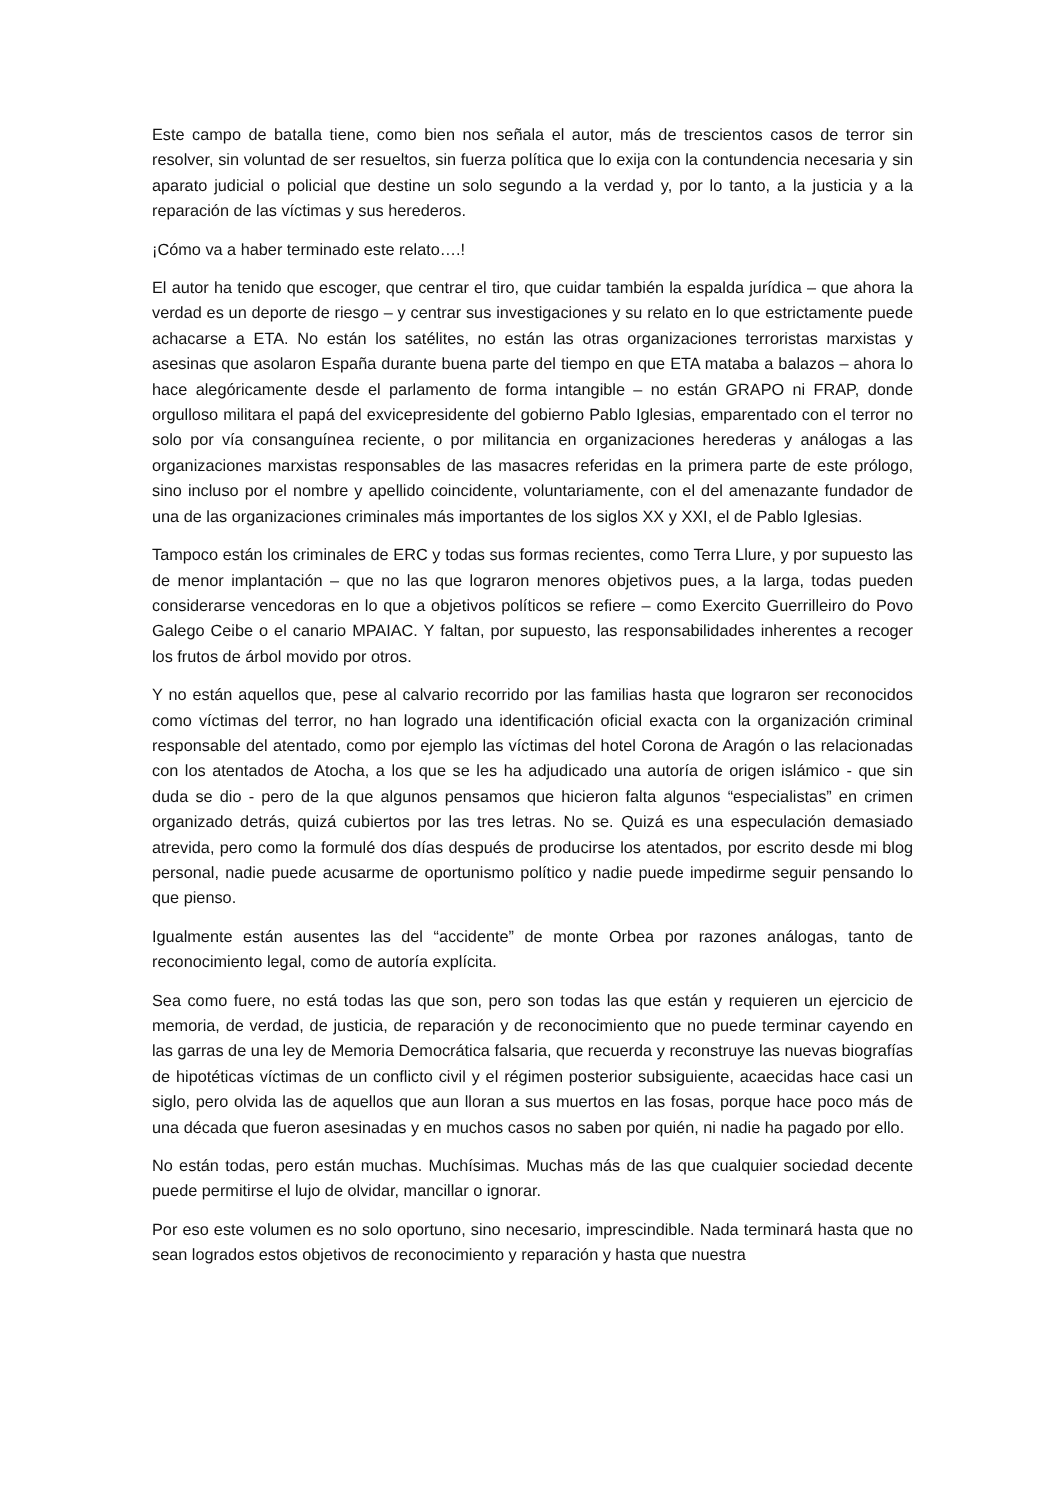Este campo de batalla tiene, como bien nos señala el autor, más de trescientos casos de terror sin resolver, sin voluntad de ser resueltos, sin fuerza política que lo exija con la contundencia necesaria y sin aparato judicial o policial que destine un solo segundo a la verdad y, por lo tanto, a la justicia y a la reparación de las víctimas y sus herederos.
¡Cómo va a haber terminado este relato….!
El autor ha tenido que escoger, que centrar el tiro, que cuidar también la espalda jurídica – que ahora la verdad es un deporte de riesgo – y centrar sus investigaciones y su relato en lo que estrictamente puede achacarse a ETA. No están los satélites, no están las otras organizaciones terroristas marxistas y asesinas que asolaron España durante buena parte del tiempo en que ETA mataba a balazos – ahora lo hace alegóricamente desde el parlamento de forma intangible – no están GRAPO ni FRAP, donde orgulloso militara el papá del exvicepresidente del gobierno Pablo Iglesias, emparentado con el terror no solo por vía consanguínea reciente, o por militancia en organizaciones herederas y análogas a las organizaciones marxistas responsables de las masacres referidas en la primera parte de este prólogo, sino incluso por el nombre y apellido coincidente, voluntariamente, con el del amenazante fundador de una de las organizaciones criminales más importantes de los siglos XX y XXI, el de Pablo Iglesias.
Tampoco están los criminales de ERC y todas sus formas recientes, como Terra Llure, y por supuesto las de menor implantación – que no las que lograron menores objetivos pues, a la larga, todas pueden considerarse vencedoras en lo que a objetivos políticos se refiere – como Exercito Guerrilleiro do Povo Galego Ceibe o el canario MPAIAC. Y faltan, por supuesto, las responsabilidades inherentes a recoger los frutos de árbol movido por otros.
Y no están aquellos que, pese al calvario recorrido por las familias hasta que lograron ser reconocidos como víctimas del terror, no han logrado una identificación oficial exacta con la organización criminal responsable del atentado, como por ejemplo las víctimas del hotel Corona de Aragón o las relacionadas con los atentados de Atocha, a los que se les ha adjudicado una autoría de origen islámico - que sin duda se dio - pero de la que algunos pensamos que hicieron falta algunos “especialistas” en crimen organizado detrás, quizá cubiertos por las tres letras. No se. Quizá es una especulación demasiado atrevida, pero como la formulé dos días después de producirse los atentados, por escrito desde mi blog personal, nadie puede acusarme de oportunismo político y nadie puede impedirme seguir pensando lo que pienso.
Igualmente están ausentes las del “accidente” de monte Orbea por razones análogas, tanto de reconocimiento legal, como de autoría explícita.
Sea como fuere, no está todas las que son, pero son todas las que están y requieren un ejercicio de memoria, de verdad, de justicia, de reparación y de reconocimiento que no puede terminar cayendo en las garras de una ley de Memoria Democrática falsaria, que recuerda y reconstruye las nuevas biografías de hipotéticas víctimas de un conflicto civil y el régimen posterior subsiguiente, acaecidas hace casi un siglo, pero olvida las de aquellos que aun lloran a sus muertos en las fosas, porque hace poco más de una década que fueron asesinadas y en muchos casos no saben por quién, ni nadie ha pagado por ello.
No están todas, pero están muchas. Muchísimas. Muchas más de las que cualquier sociedad decente puede permitirse el lujo de olvidar, mancillar o ignorar.
Por eso este volumen es no solo oportuno, sino necesario, imprescindible. Nada terminará hasta que no sean logrados estos objetivos de reconocimiento y reparación y hasta que nuestra